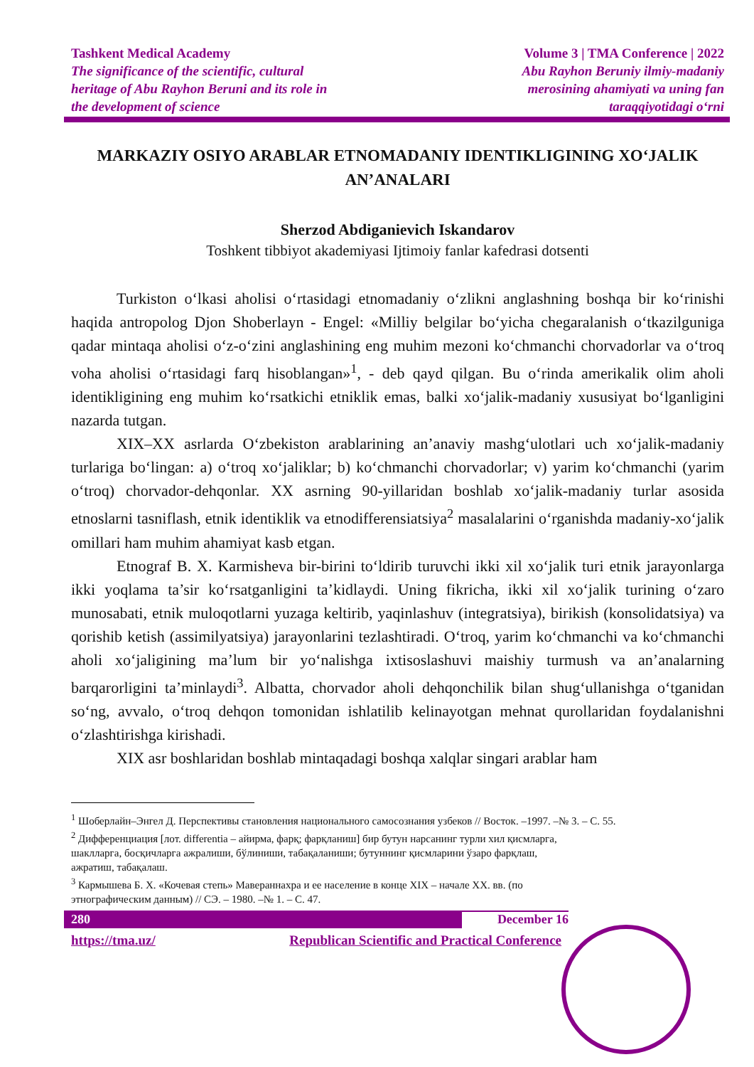Tashkent Medical Academy
The significance of the scientific, cultural
heritage of Abu Rayhon Beruni and its role in
the development of science
Volume 3 | TMA Conference | 2022
Abu Rayhon Beruniy ilmiy-madaniy
merosining ahamiyati va uning fan
taraqqiyotidagi o‘rni
MARKAZIY OSIYO ARABLAR ETNOMADANIY IDENTIKLIGINING XO‘JALIK AN’ANALARI
Sherzod Abdiganievich Iskandarov
Toshkent tibbiyot akademiyasi Ijtimoiy fanlar kafedrasi dotsenti
Turkiston o‘lkasi aholisi o‘rtasidagi etnomadaniy o‘zlikni anglashning boshqa bir ko‘rinishi haqida antropolog Djon Shoberlayn - Engel: «Milliy belgilar bo‘yicha chegaralanish o‘tkazilguniga qadar mintaqa aholisi o‘z-o‘zini anglashining eng muhim mezoni ko‘chmanchi chorvadorlar va o‘troq voha aholisi o‘rtasidagi farq hisoblangan»<sup>1</sup>, - deb qayd qilgan. Bu o‘rinda amerikalik olim aholi identikligining eng muhim ko‘rsatkichi etniklik emas, balki xo‘jalik-madaniy xususiyat bo‘lganligini nazarda tutgan.
XIX–XX asrlarda O‘zbekiston arablarining an’anaviy mashg‘ulotlari uch xo‘jalik-madaniy turlariga bo‘lingan: a) o‘troq xo‘jaliklar; b) ko‘chmanchi chorvadorlar; v) yarim ko‘chmanchi (yarim o‘troq) chorvador-dehqonlar. XX asrning 90-yillaridan boshlab xo‘jalik-madaniy turlar asosida etnoslarni tasniflash, etnik identiklik va etnodifferensiatsiya<sup>2</sup> masalalarini o‘rganishda madaniy-xo‘jalik omillari ham muhim ahamiyat kasb etgan.
Etnograf B. X. Karmisheva bir-birini to‘ldirib turuvchi ikki xil xo‘jalik turi etnik jarayonlarga ikki yoqlama ta’sir ko‘rsatganligini ta’kidlaydi. Uning fikricha, ikki xil xo‘jalik turining o‘zaro munosabati, etnik muloqotlarni yuzaga keltirib, yaqinlashuv (integratsiya), birikish (konsolidatsiya) va qorishib ketish (assimilyatsiya) jarayonlarini tezlashtiradi. O‘troq, yarim ko‘chmanchi va ko‘chmanchi aholi xo‘jaligining ma’lum bir yo‘nalishga ixtisoslashuvi maishiy turmush va an’analarning barqarorligini ta’minlaydi<sup>3</sup>. Albatta, chorvador aholi dehqonchilik bilan shug‘ullanishga o‘tganidan so‘ng, avvalo, o‘troq dehqon tomonidan ishlatilib kelinayotgan mehnat qurollaridan foydalanishni o‘zlashtirishga kirishadi.
XIX asr boshlaridan boshlab mintaqadagi boshqa xalqlar singari arablar ham
<sup>1</sup> Шоберлайн–Энгел Д. Перспективы становления национального самосознания узбеков // Восток. –1997. –№ 3. – С. 55.
<sup>2</sup> Дифференциация [лот. differentia – айирма, фарқ; фарқланиш] бир бутун нарсанинг турли хил қисмларга, шаклларга, босқичларга ажралиши, бўлиниши, табақаланиши; бутуннинг қисмларини ўзаро фарқлаш, ажратиш, табақалаш.
<sup>3</sup> Кармышева Б. Х. «Кочевая степь» Мавераннахра и ее население в конце XIX – начале XX. вв. (по этнографическим данным) // СЭ. – 1980. –№ 1. – С. 47.
280 December 16
https://tma.uz/ Republican Scientific and Practical Conference